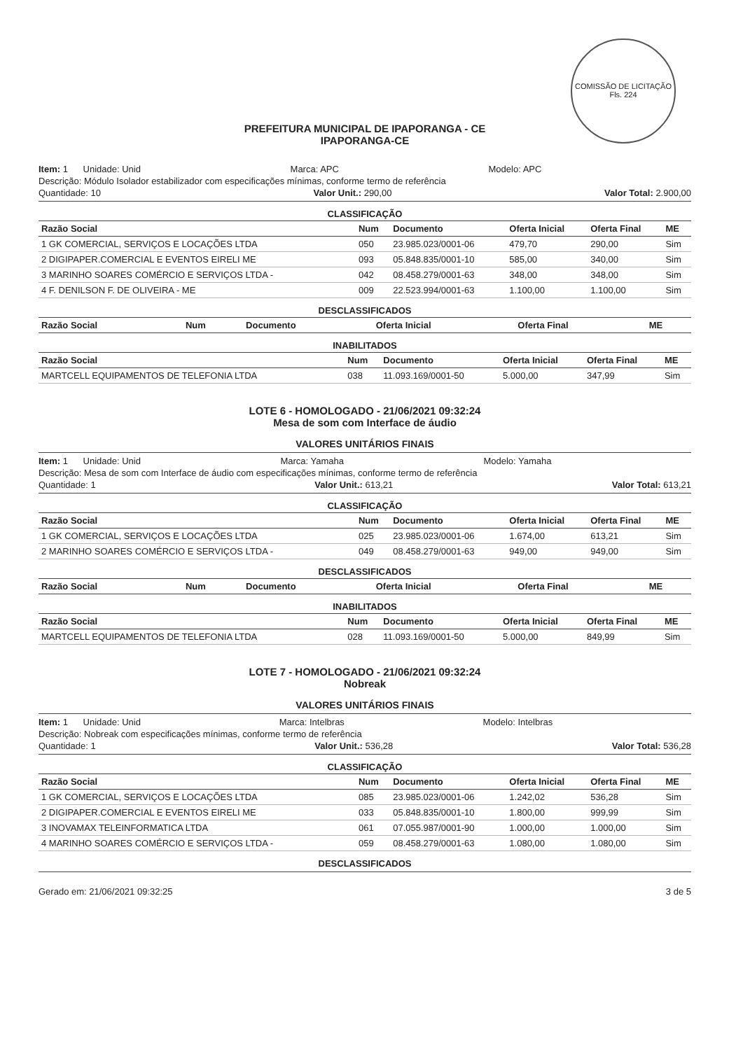COMISSÃO DE LICITAÇÃO
Fls. 224
PREFEITURA MUNICIPAL DE IPAPORANGA - CE
IPAPORANGA-CE
Item: 1 Unidade: Unid Marca: APC Modelo: APC
Descrição: Módulo Isolador estabilizador com especificações mínimas, conforme termo de referência
Quantidade: 10 Valor Unit.: 290,00 Valor Total: 2.900,00
CLASSIFICAÇÃO
| Razão Social | Num | Documento | Oferta Inicial | Oferta Final | ME |
| --- | --- | --- | --- | --- | --- |
| 1 GK COMERCIAL, SERVIÇOS E LOCAÇÕES LTDA | 050 | 23.985.023/0001-06 | 479,70 | 290,00 | Sim |
| 2 DIGIPAPER.COMERCIAL E EVENTOS EIRELI ME | 093 | 05.848.835/0001-10 | 585,00 | 340,00 | Sim |
| 3 MARINHO SOARES COMÉRCIO E SERVIÇOS LTDA - | 042 | 08.458.279/0001-63 | 348,00 | 348,00 | Sim |
| 4 F. DENILSON F. DE OLIVEIRA - ME | 009 | 22.523.994/0001-63 | 1.100,00 | 1.100,00 | Sim |
DESCLASSIFICADOS
| Razão Social | Num | Documento | Oferta Inicial | Oferta Final | ME |
| --- | --- | --- | --- | --- | --- |
INABILITADOS
| Razão Social | Num | Documento | Oferta Inicial | Oferta Final | ME |
| --- | --- | --- | --- | --- | --- |
| MARTCELL EQUIPAMENTOS DE TELEFONIA LTDA | 038 | 11.093.169/0001-50 | 5.000,00 | 347,99 | Sim |
LOTE 6 - HOMOLOGADO - 21/06/2021 09:32:24
Mesa de som com Interface de áudio
VALORES UNITÁRIOS FINAIS
Item: 1 Unidade: Unid Marca: Yamaha Modelo: Yamaha
Descrição: Mesa de som com Interface de áudio com especificações mínimas, conforme termo de referência
Quantidade: 1 Valor Unit.: 613,21 Valor Total: 613,21
CLASSIFICAÇÃO
| Razão Social | Num | Documento | Oferta Inicial | Oferta Final | ME |
| --- | --- | --- | --- | --- | --- |
| 1 GK COMERCIAL, SERVIÇOS E LOCAÇÕES LTDA | 025 | 23.985.023/0001-06 | 1.674,00 | 613,21 | Sim |
| 2 MARINHO SOARES COMÉRCIO E SERVIÇOS LTDA - | 049 | 08.458.279/0001-63 | 949,00 | 949,00 | Sim |
DESCLASSIFICADOS
| Razão Social | Num | Documento | Oferta Inicial | Oferta Final | ME |
| --- | --- | --- | --- | --- | --- |
INABILITADOS
| Razão Social | Num | Documento | Oferta Inicial | Oferta Final | ME |
| --- | --- | --- | --- | --- | --- |
| MARTCELL EQUIPAMENTOS DE TELEFONIA LTDA | 028 | 11.093.169/0001-50 | 5.000,00 | 849,99 | Sim |
LOTE 7 - HOMOLOGADO - 21/06/2021 09:32:24
Nobreak
VALORES UNITÁRIOS FINAIS
Item: 1 Unidade: Unid Marca: Intelbras Modelo: Intelbras
Descrição: Nobreak com especificações mínimas, conforme termo de referência
Quantidade: 1 Valor Unit.: 536,28 Valor Total: 536,28
CLASSIFICAÇÃO
| Razão Social | Num | Documento | Oferta Inicial | Oferta Final | ME |
| --- | --- | --- | --- | --- | --- |
| 1 GK COMERCIAL, SERVIÇOS E LOCAÇÕES LTDA | 085 | 23.985.023/0001-06 | 1.242,02 | 536,28 | Sim |
| 2 DIGIPAPER.COMERCIAL E EVENTOS EIRELI ME | 033 | 05.848.835/0001-10 | 1.800,00 | 999,99 | Sim |
| 3 INOVAMAX TELEINFORMATICA LTDA | 061 | 07.055.987/0001-90 | 1.000,00 | 1.000,00 | Sim |
| 4 MARINHO SOARES COMÉRCIO E SERVIÇOS LTDA - | 059 | 08.458.279/0001-63 | 1.080,00 | 1.080,00 | Sim |
DESCLASSIFICADOS
Gerado em: 21/06/2021 09:32:25 3 de 5